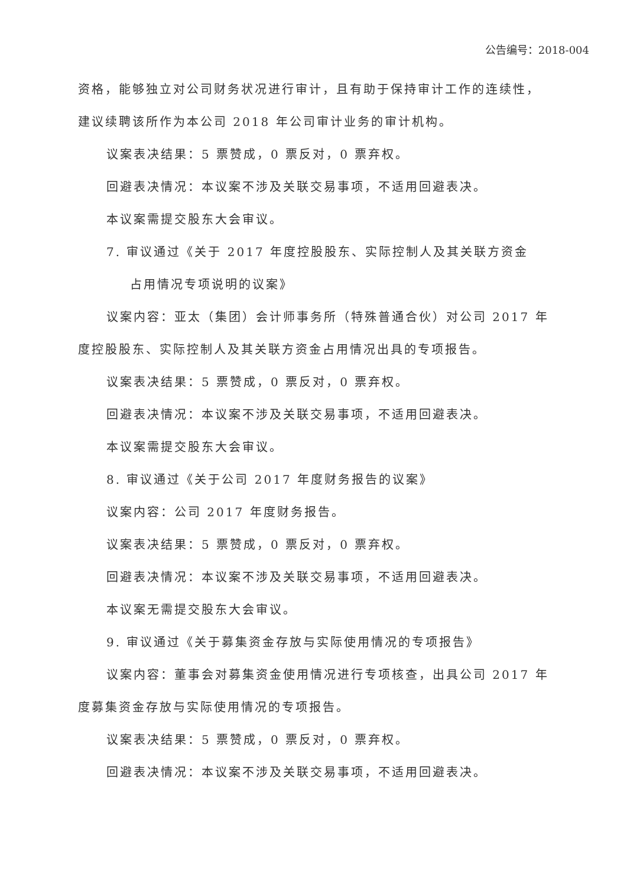公告编号：2018-004
资格，能够独立对公司财务状况进行审计，且有助于保持审计工作的连续性，建议续聘该所作为本公司 2018 年公司审计业务的审计机构。
议案表决结果：5 票赞成，0 票反对，0 票弃权。
回避表决情况：本议案不涉及关联交易事项，不适用回避表决。
本议案需提交股东大会审议。
7. 审议通过《关于 2017 年度控股股东、实际控制人及其关联方资金
占用情况专项说明的议案》
议案内容：亚太（集团）会计师事务所（特殊普通合伙）对公司 2017 年度控股股东、实际控制人及其关联方资金占用情况出具的专项报告。
议案表决结果：5 票赞成，0 票反对，0 票弃权。
回避表决情况：本议案不涉及关联交易事项，不适用回避表决。
本议案需提交股东大会审议。
8. 审议通过《关于公司 2017 年度财务报告的议案》
议案内容：公司 2017 年度财务报告。
议案表决结果：5 票赞成，0 票反对，0 票弃权。
回避表决情况：本议案不涉及关联交易事项，不适用回避表决。
本议案无需提交股东大会审议。
9. 审议通过《关于募集资金存放与实际使用情况的专项报告》
议案内容：董事会对募集资金使用情况进行专项核查，出具公司 2017 年度募集资金存放与实际使用情况的专项报告。
议案表决结果：5 票赞成，0 票反对，0 票弃权。
回避表决情况：本议案不涉及关联交易事项，不适用回避表决。